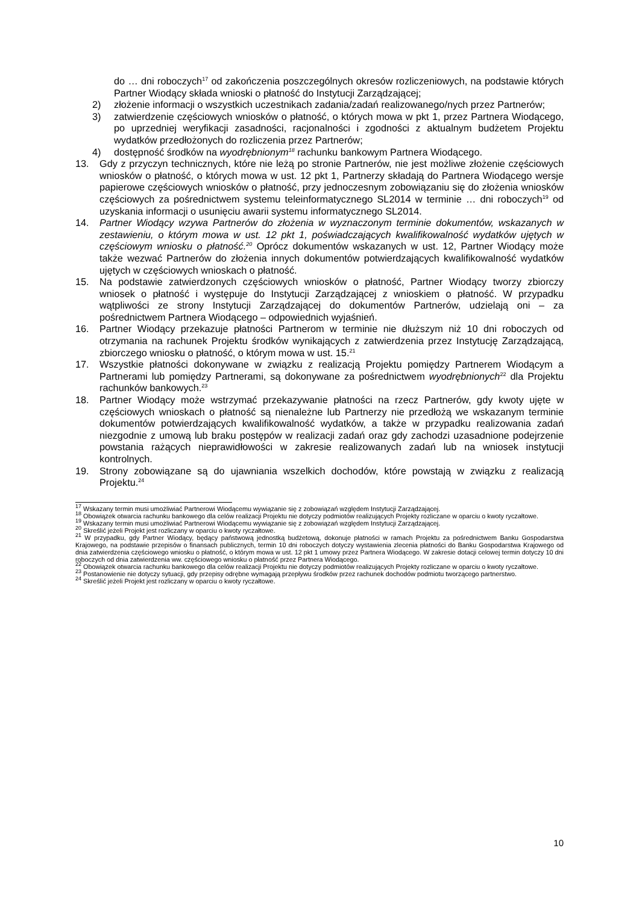do … dni roboczych<sup>17</sup> od zakończenia poszczególnych okresów rozliczeniowych, na podstawie których Partner Wiodący składa wnioski o płatność do Instytucji Zarządzającej;
2) złożenie informacji o wszystkich uczestnikach zadania/zadań realizowanego/nych przez Partnerów;
3) zatwierdzenie częściowych wniosków o płatność, o których mowa w pkt 1, przez Partnera Wiodącego, po uprzedniej weryfikacji zasadności, racjonalności i zgodności z aktualnym budżetem Projektu wydatków przedłożonych do rozliczenia przez Partnerów;
4) dostępność środków na wyodrębnionym<sup>18</sup> rachunku bankowym Partnera Wiodącego.
13. Gdy z przyczyn technicznych, które nie leżą po stronie Partnerów, nie jest możliwe złożenie częściowych wniosków o płatność, o których mowa w ust. 12 pkt 1, Partnerzy składają do Partnera Wiodącego wersje papierowe częściowych wniosków o płatność, przy jednoczesnym zobowiązaniu się do złożenia wniosków częściowych za pośrednictwem systemu teleinformatycznego SL2014 w terminie … dni roboczych<sup>19</sup> od uzyskania informacji o usunięciu awarii systemu informatycznego SL2014.
14. Partner Wiodący wzywa Partnerów do złożenia w wyznaczonym terminie dokumentów, wskazanych w zestawieniu, o którym mowa w ust. 12 pkt 1, poświadczających kwalifikowalność wydatków ujętych w częściowym wniosku o płatność.<sup>20</sup> Oprócz dokumentów wskazanych w ust. 12, Partner Wiodący może także wezwać Partnerów do złożenia innych dokumentów potwierdzających kwalifikowalność wydatków ujętych w częściowych wnioskach o płatność.
15. Na podstawie zatwierdzonych częściowych wniosków o płatność, Partner Wiodący tworzy zbiorczy wniosek o płatność i występuje do Instytucji Zarządzającej z wnioskiem o płatność. W przypadku wątpliwości ze strony Instytucji Zarządzającej do dokumentów Partnerów, udzielają oni – za pośrednictwem Partnera Wiodącego – odpowiednich wyjaśnień.
16. Partner Wiodący przekazuje płatności Partnerom w terminie nie dłuższym niż 10 dni roboczych od otrzymania na rachunek Projektu środków wynikających z zatwierdzenia przez Instytucję Zarządzającą, zbiorczego wniosku o płatność, o którym mowa w ust. 15.<sup>21</sup>
17. Wszystkie płatności dokonywane w związku z realizacją Projektu pomiędzy Partnerem Wiodącym a Partnerami lub pomiędzy Partnerami, są dokonywane za pośrednictwem wyodrębnionych<sup>22</sup> dla Projektu rachunków bankowych.<sup>23</sup>
18. Partner Wiodący może wstrzymać przekazywanie płatności na rzecz Partnerów, gdy kwoty ujęte w częściowych wnioskach o płatność są nienależne lub Partnerzy nie przedłożą we wskazanym terminie dokumentów potwierdzających kwalifikowalność wydatków, a także w przypadku realizowania zadań niezgodnie z umową lub braku postępów w realizacji zadań oraz gdy zachodzi uzasadnione podejrzenie powstania rażących nieprawidłowości w zakresie realizowanych zadań lub na wniosek instytucji kontrolnych.
19. Strony zobowiązane są do ujawniania wszelkich dochodów, które powstają w związku z realizacją Projektu.<sup>24</sup>
<sup>17</sup> Wskazany termin musi umożliwiać Partnerowi Wiodącemu wywiązanie się z zobowiązań względem Instytucji Zarządzającej.
<sup>18</sup> Obowiązek otwarcia rachunku bankowego dla celów realizacji Projektu nie dotyczy podmiotów realizujących Projekty rozliczane w oparciu o kwoty ryczałtowe.
<sup>19</sup> Wskazany termin musi umożliwiać Partnerowi Wiodącemu wywiązanie się z zobowiązań względem Instytucji Zarządzającej.
<sup>20</sup> Skreślić jeżeli Projekt jest rozliczany w oparciu o kwoty ryczałtowe.
<sup>21</sup> W przypadku, gdy Partner Wiodący, będący państwową jednostką budżetową, dokonuje płatności w ramach Projektu za pośrednictwem Banku Gospodarstwa Krajowego, na podstawie przepisów o finansach publicznych, termin 10 dni roboczych dotyczy wystawienia zlecenia płatności do Banku Gospodarstwa Krajowego od dnia zatwierdzenia częściowego wniosku o płatność, o którym mowa w ust. 12 pkt 1 umowy przez Partnera Wiodącego. W zakresie dotacji celowej termin dotyczy 10 dni roboczych od dnia zatwierdzenia ww. częściowego wniosku o płatność przez Partnera Wiodącego.
<sup>22</sup> Obowiązek otwarcia rachunku bankowego dla celów realizacji Projektu nie dotyczy podmiotów realizujących Projekty rozliczane w oparciu o kwoty ryczałtowe.
<sup>23</sup> Postanowienie nie dotyczy sytuacji, gdy przepisy odrębne wymagają przepływu środków przez rachunek dochodów podmiotu tworzącego partnerstwo.
<sup>24</sup> Skreślić jeżeli Projekt jest rozliczany w oparciu o kwoty ryczałtowe.
10